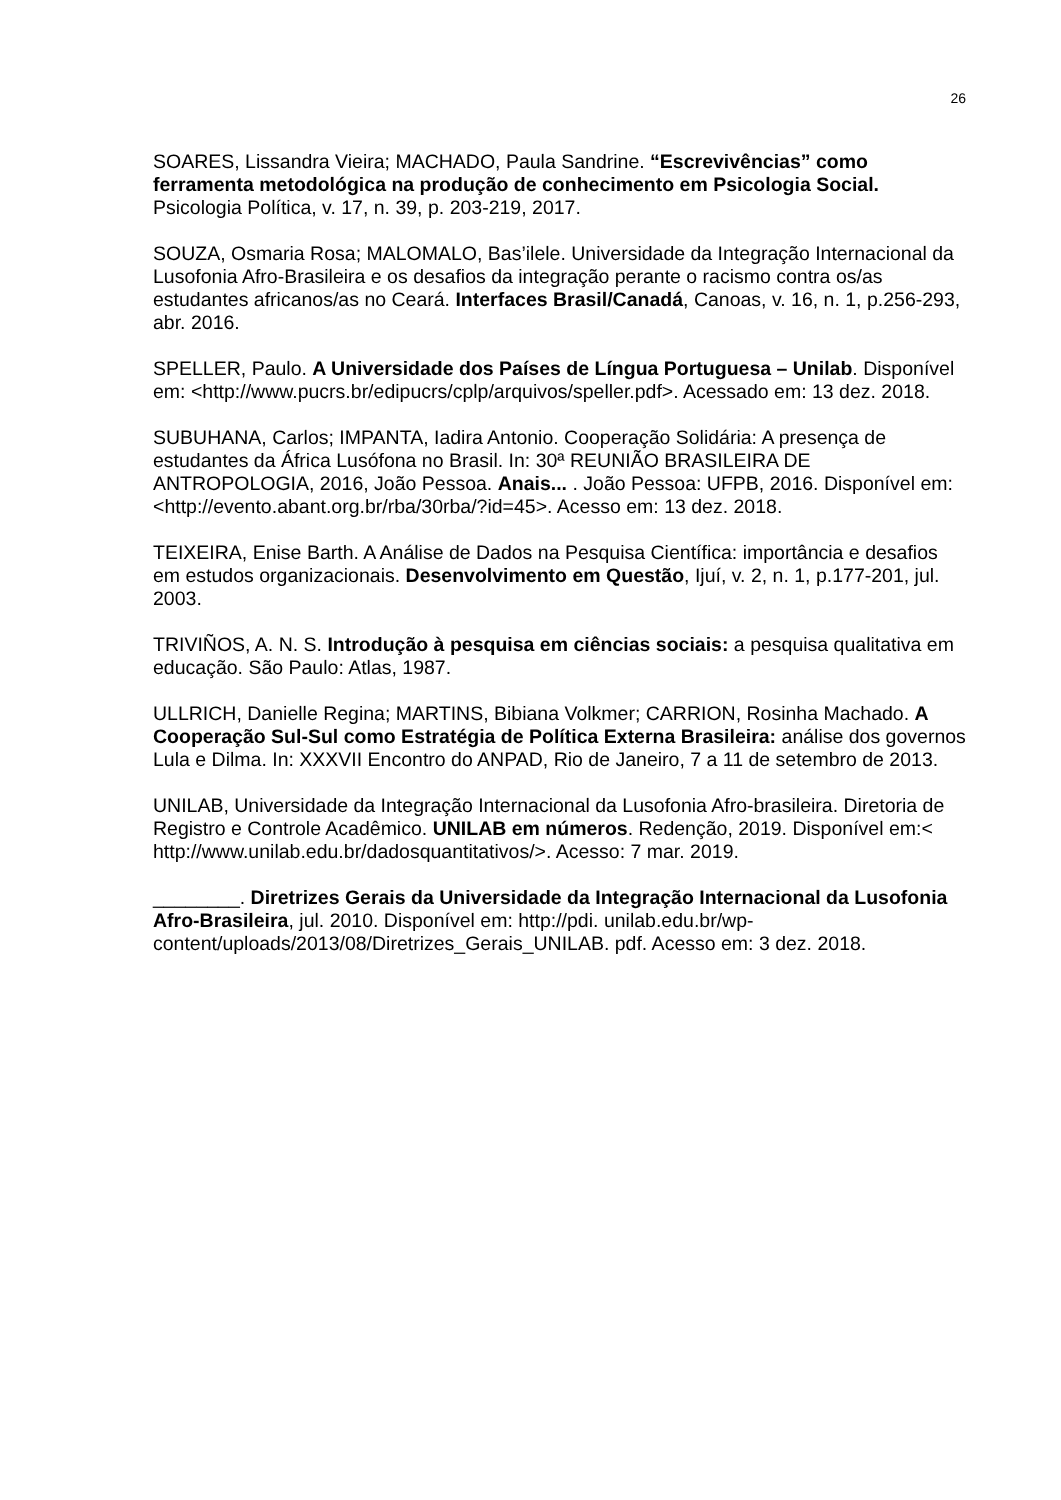26
SOARES, Lissandra Vieira; MACHADO, Paula Sandrine. “Escrevivências” como ferramenta metodológica na produção de conhecimento em Psicologia Social. Psicologia Política, v. 17, n. 39, p. 203-219, 2017.
SOUZA, Osmaria Rosa; MALOMALO, Bas’ilele. Universidade da Integração Internacional da Lusofonia Afro-Brasileira e os desafios da integração perante o racismo contra os/as estudantes africanos/as no Ceará. Interfaces Brasil/Canadá, Canoas, v. 16, n. 1, p.256-293, abr. 2016.
SPELLER, Paulo. A Universidade dos Países de Língua Portuguesa – Unilab. Disponível em: <http://www.pucrs.br/edipucrs/cplp/arquivos/speller.pdf>. Acessado em: 13 dez. 2018.
SUBUHANA, Carlos; IMPANTA, Iadira Antonio. Cooperação Solidária: A presença de estudantes da África Lusófona no Brasil. In: 30ª REUNIÃO BRASILEIRA DE ANTROPOLOGIA, 2016, João Pessoa. Anais... . João Pessoa: UFPB, 2016. Disponível em: <http://evento.abant.org.br/rba/30rba/?id=45>. Acesso em: 13 dez. 2018.
TEIXEIRA, Enise Barth. A Análise de Dados na Pesquisa Científica: importância e desafios em estudos organizacionais. Desenvolvimento em Questão, Ijuí, v. 2, n. 1, p.177-201, jul. 2003.
TRIVIÑOS, A. N. S. Introdução à pesquisa em ciências sociais: a pesquisa qualitativa em educação. São Paulo: Atlas, 1987.
ULLRICH, Danielle Regina; MARTINS, Bibiana Volkmer; CARRION, Rosinha Machado. A Cooperação Sul-Sul como Estratégia de Política Externa Brasileira: análise dos governos Lula e Dilma. In: XXXVII Encontro do ANPAD, Rio de Janeiro, 7 a 11 de setembro de 2013.
UNILAB, Universidade da Integração Internacional da Lusofonia Afro-brasileira. Diretoria de Registro e Controle Acadêmico. UNILAB em números. Redenção, 2019. Disponível em:< http://www.unilab.edu.br/dadosquantitativos/>. Acesso: 7 mar. 2019.
________. Diretrizes Gerais da Universidade da Integração Internacional da Lusofonia Afro-Brasileira, jul. 2010. Disponível em: http://pdi. unilab.edu.br/wp-content/uploads/2013/08/Diretrizes_Gerais_UNILAB. pdf. Acesso em: 3 dez. 2018.